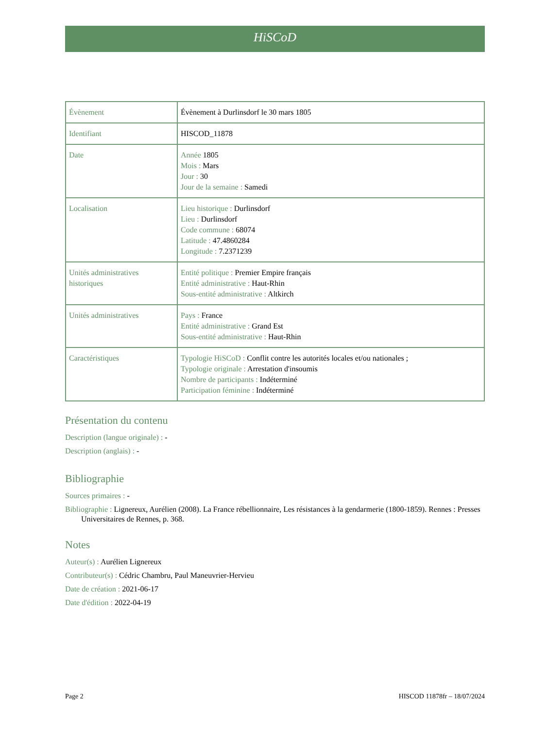HiSCoD
| Évènement | Évènement à Durlinsdorf le 30 mars 1805 |
| Identifiant | HISCOD_11878 |
| Date | Année 1805 Mois : Mars Jour : 30 Jour de la semaine : Samedi |
| Localisation | Lieu historique : Durlinsdorf Lieu : Durlinsdorf Code commune : 68074 Latitude : 47.4860284 Longitude : 7.2371239 |
| Unités administratives historiques | Entité politique : Premier Empire français Entité administrative : Haut-Rhin Sous-entité administrative : Altkirch |
| Unités administratives | Pays : France Entité administrative : Grand Est Sous-entité administrative : Haut-Rhin |
| Caractéristiques | Typologie HiSCoD : Conflit contre les autorités locales et/ou nationales ; Typologie originale : Arrestation d'insoumis Nombre de participants : Indéterminé Participation féminine : Indéterminé |
Présentation du contenu
Description (langue originale) : -
Description (anglais) : -
Bibliographie
Sources primaires : -
Bibliographie : Lignereux, Aurélien (2008). La France rébellionnaire, Les résistances à la gendarmerie (1800-1859). Rennes : Presses Universitaires de Rennes, p. 368.
Notes
Auteur(s) : Aurélien Lignereux
Contributeur(s) : Cédric Chambru, Paul Maneuvrier-Hervieu
Date de création : 2021-06-17
Date d'édition : 2022-04-19
Page 2 HISCOD 11878fr – 18/07/2024